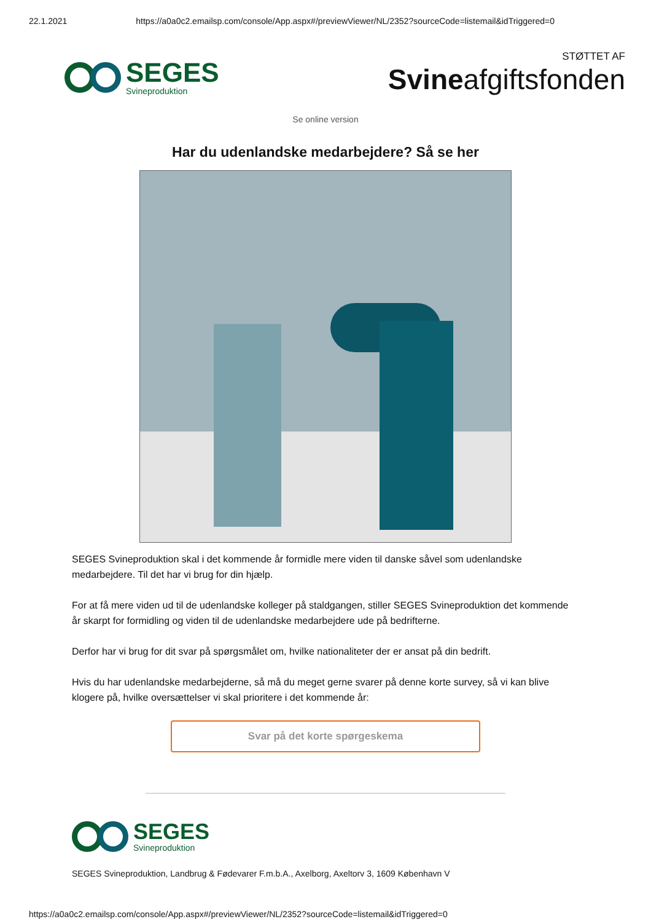22.1.2021 https://a0a0c2.emailsp.com/console/App.aspx#/previewViewer/NL/2352?sourceCode=listemail&idTriggered=0
SEGES
Svineproduktion
STØTTET AF
Svineafgiftsfonden
Se online version
Har du udenlandske medarbejdere? Så se her
SEGES Svineproduktion skal i det kommende år formidle mere viden til danske såvel som udenlandske medarbejdere. Til det har vi brug for din hjælp.
For at få mere viden ud til de udenlandske kolleger på staldgangen, stiller SEGES Svineproduktion det kommende år skarpt for formidling og viden til de udenlandske medarbejdere ude på bedrifterne.
Derfor har vi brug for dit svar på spørgsmålet om, hvilke nationaliteter der er ansat på din bedrift.
Hvis du har udenlandske medarbejderne, så må du meget gerne svarer på denne korte survey, så vi kan blive klogere på, hvilke oversættelser vi skal prioritere i det kommende år:
Svar på det korte spørgeskema
SEGES
Svineproduktion
SEGES Svineproduktion, Landbrug & Fødevarer F.m.b.A., Axelborg, Axeltorv 3, 1609 København V
https://a0a0c2.emailsp.com/console/App.aspx#/previewViewer/NL/2352?sourceCode=listemail&idTriggered=0